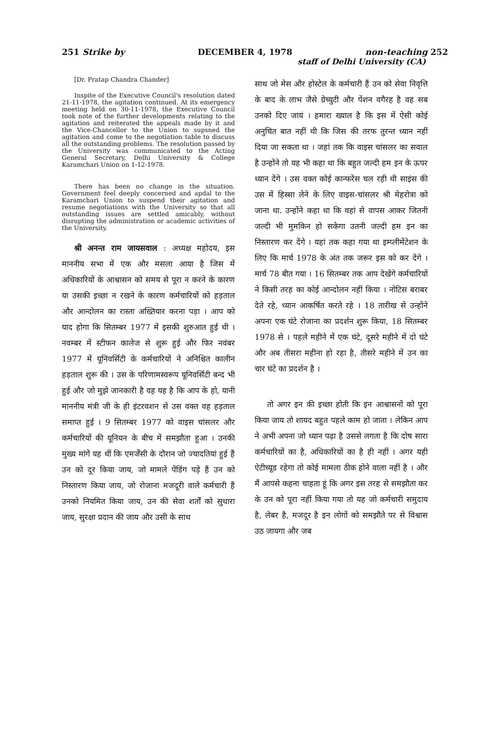251 Strike by DECEMBER 4, 1978 non-teaching 252
staff of Delhi University (CA)
[Dr. Pratap Chandra Chander]
Inspite of the Executive Council's resolution dated 21-11-1978, the agitation continued. At its emergency meeting held on 30-11-1978, the Executive Council took note of the further developments relating to the agitation and reiterated the appeals made by it and the Vice-Chancellor to the Union to supsned the agitation and come to the negotiation table to discuss all the outstanding problems. The resolution passed by the University was communicated to the Acting General Secretary, Delhi University & College Karamchari Union on 1-12-1978.
There has been no change in the situation. Government feel deeply concerned and apdal to the Karamchari Union to suspend their agitation and resume negotiations with the University so that all outstanding issues are settled amicably, without disrupting the administration or academic activities of the University.
श्री अनन्त राम जायसवाल : अध्यक्ष महोदय, इस माननीय सभा में एक और मसला आया है जिस में अधिकारियों के आश्वासन को समय से पूरा न करने के कारण या उसकी इच्छा न रखने के कारण कर्मचारियों को हड़ताल और आन्दोलन का रास्ता अख्तियार करना पड़ा । आप को याद होगा कि सितम्बर 1977 में इसकी शुरुआत हुई थी । नवम्बर में स्टीफन कालेज से शुरू हुई और फिर नवंबर 1977 में यूनिवर्सिटी के कर्मचारियों ने अनिश्चित कालीन हड़ताल शुरू की । उस के परिणामस्वरूप यूनिवर्सिटी बन्द भी हुई और जो मुझे जानकारी है वह यह है कि आप के हो, यानी माननीय मंत्री जी के ही इंटरवशन से उस वक्त वह हड़ताल समाप्त हुई । 9 सितम्बर 1977 को वाइस चांसलर और कर्मचारियों की यूनियन के बीच में समझौता हुआ । उनकी मुख्य मांगें यह थीं कि एमर्जेंसी के दौरान जो ज्यादतियां हुई हैं उन को दूर किया जाय, जो मामले पेंडिंग पड़े हैं उन को निस्तारण किया जाय, जो रोजाना मजदूरी वाले कर्मचारी हैं उनको नियमित किया जाय, उन की सेवा शर्तों को सुधारा जाय, सुरक्षा प्रदान की जाय और उसी के साथ
साथ जो मेस और होस्टेल के कर्मचारी हैं उन को सेवा निवृत्ति के बाद के लाभ जैसे ग्रेच्युटी और पेंशन वगैरह है वह सब उनको दिए जायं । हमारा ख्याल है कि इस में ऐसी कोई अनुचित बात नहीं थी कि जिस की तरफ तुरन्त ध्यान नहीं दिया जा सकता था । जहां तक कि वाइस चांसलर का सवाल है उन्होंने तो यह भी कहा था कि बहुत जल्दी हम इन के ऊपर ध्यान देंगे । उस वक्त कोई कान्फरेंस चल रही थी साइंस की उस में हिस्सा लेने के लिए वाइस-चांसलर श्री मेहरोत्रा को जाना था. उन्होंने कहा था कि वहां से वापस आकर जितनी जल्दी भी मुमकिन हो सकेगा उतनी जल्दी हम इन का निस्तारण कर देंगे । यहां तक कहा गया था इम्प्लीमेंटेशन के लिए कि मार्च 1978 के अंत तक जरूर इस को कर देंगे । मार्च 78 बीत गया । 16 सितम्बर तक आप देखेंगे कर्मचारियों ने किसी तरह का कोई आन्दोलन नहीं किया । नोटिस बराबर देते रहे, ध्यान आकर्षित करते रहे । 18 तारीख से उन्होंने अपना एक घंटे रोजाना का प्रदर्शन शुरू किया, 18 सितम्बर 1978 से । पहले महीने में एक घंटे, दूसरे महीने में दो घंटे और अब तीसरा महीना हो रहा है, तीसरे महीने में उन का चार घंटे का प्रदर्शन है ।
तो अगर इन की इच्छा होती कि इन आश्वासनों को पूरा किया जाय तो शायद बहुत पहले काम हो जाता । लेकिन आप ने अभी अपना जो ध्यान पढ़ा है उससे लगता है कि दोष सारा कर्मचारियों का है, अधिकारियों का है ही नहीं । अगर यही ऐटीच्यूड रहेगा तो कोई मामला ठीक होने वाला नहीं है । और मैं आपसे कहना चाहता हूं कि अगर इस तरह से समझौता कर के उन को पूरा नहीं किया गया तो यह जो कर्मचारी समुदाय है, लेबर है, मजदूर है इन लोगों को समझौते पर से विश्वास उठ जायगा और जब